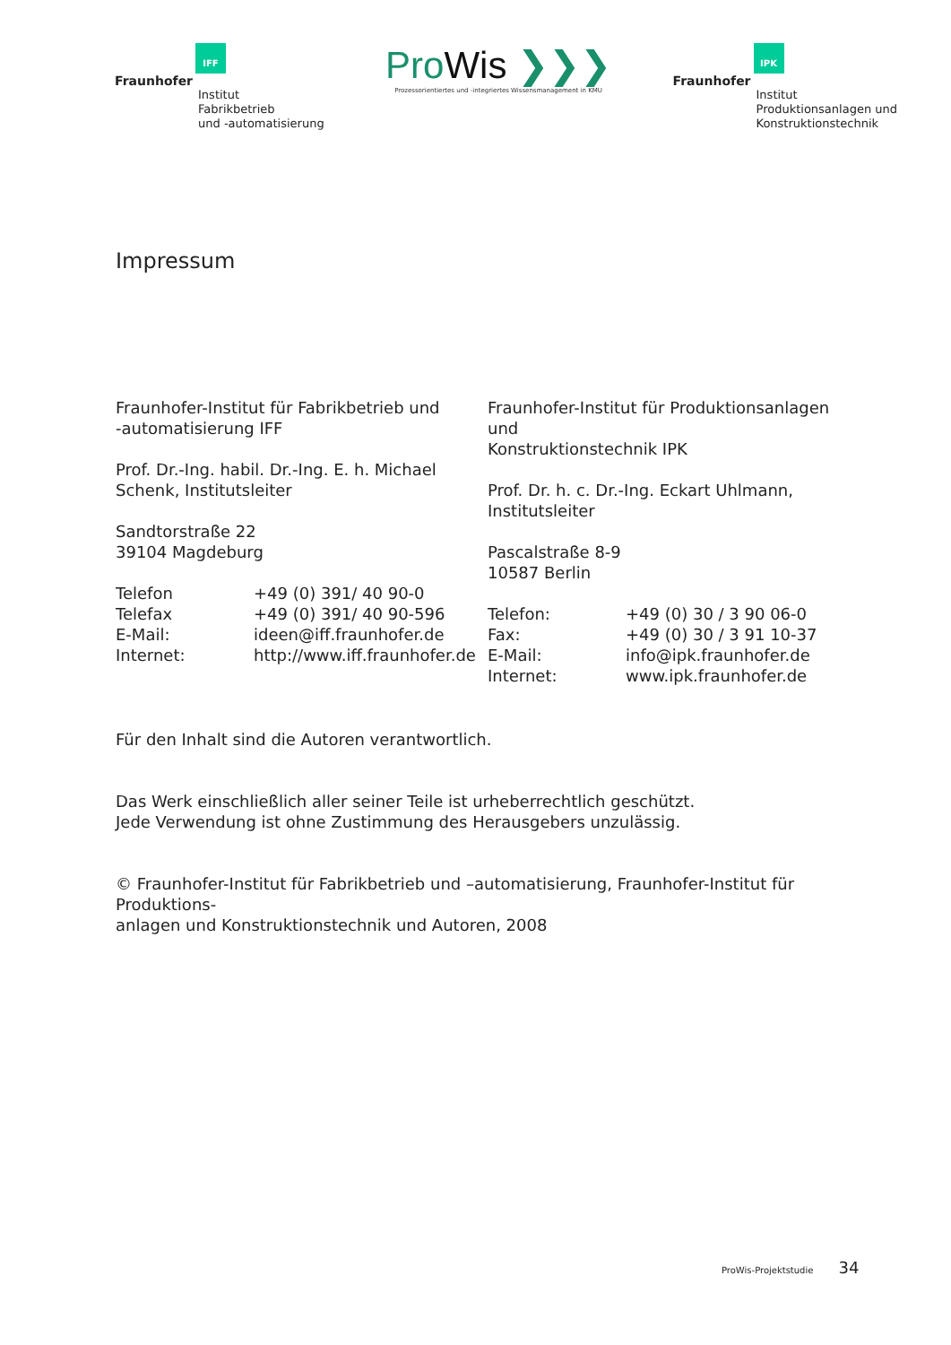IFF
Fraunhofer
Institut
Fabrikbetrieb
und -automatisierung
ProWis ❯❯❯
Prozessorientiertes und -integriertes Wissensmanagement in KMU
IPK
Fraunhofer
Institut
Produktionsanlagen und
Konstruktionstechnik
Impressum
Fraunhofer-Institut für Fabrikbetrieb und
-automatisierung IFF
Prof. Dr.-Ing. habil. Dr.-Ing. E. h. Michael
Schenk, Institutsleiter
Sandtorstraße 22
39104 Magdeburg
Telefon +49 (0) 391/ 40 90-0
Telefax +49 (0) 391/ 40 90-596
E-Mail: ideen@iff.fraunhofer.de
Internet: http://www.iff.fraunhofer.de
Fraunhofer-Institut für Produktionsanlagen und
Konstruktionstechnik IPK
Prof. Dr. h. c. Dr.-Ing. Eckart Uhlmann,
Institutsleiter
Pascalstraße 8-9
10587 Berlin
Telefon: +49 (0) 30 / 3 90 06-0
Fax: +49 (0) 30 / 3 91 10-37
E-Mail: info@ipk.fraunhofer.de
Internet: www.ipk.fraunhofer.de
Für den Inhalt sind die Autoren verantwortlich.
Das Werk einschließlich aller seiner Teile ist urheberrechtlich geschützt.
Jede Verwendung ist ohne Zustimmung des Herausgebers unzulässig.
© Fraunhofer-Institut für Fabrikbetrieb und –automatisierung, Fraunhofer-Institut für Produktions-
anlagen und Konstruktionstechnik und Autoren, 2008
ProWis-Projektstudie 34